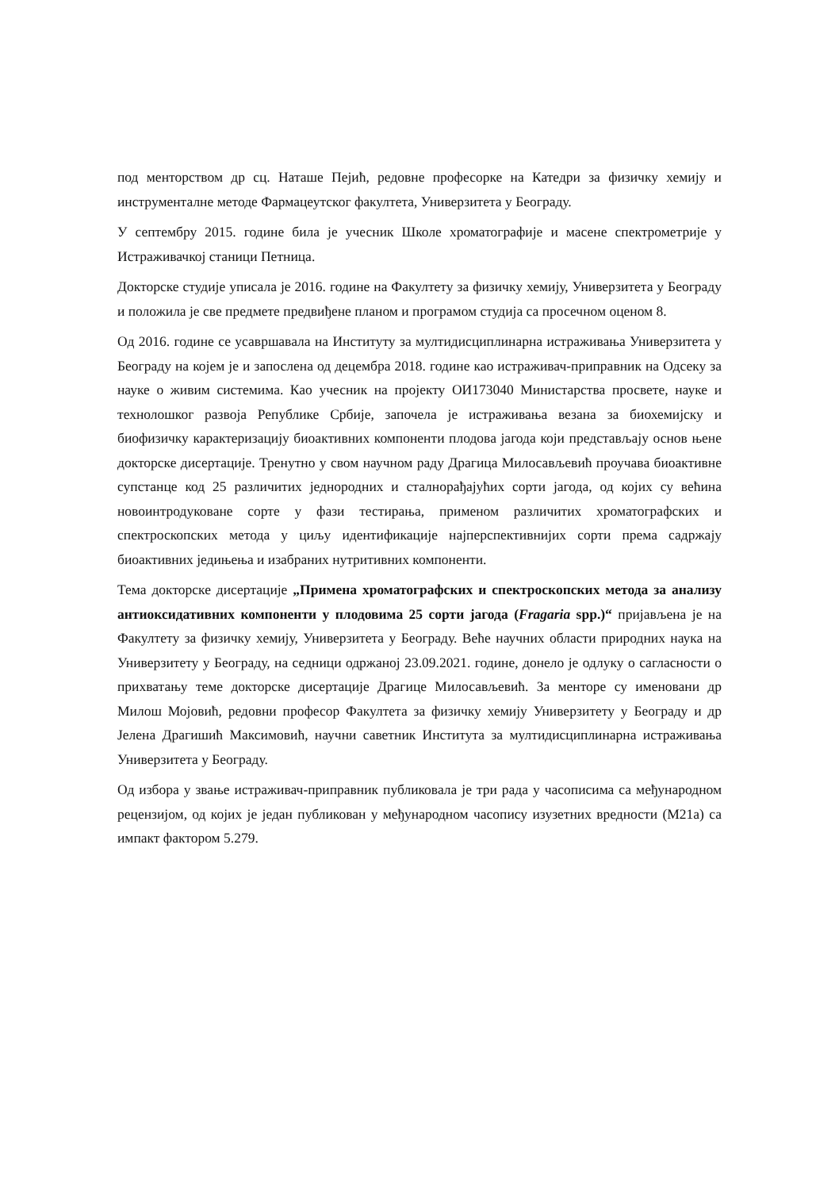под менторством др сц. Наташе Пејић, редовне професорке на Катедри за физичку хемију и инструменталне методе Фармацеутског факултета, Универзитета у Београду.
У септембру 2015. године била је учесник Школе хроматографије и масене спектрометрије у Истраживачкој станици Петница.
Докторске студије уписала је 2016. године на Факултету за физичку хемију, Универзитета у Београду и положила је све предмете предвиђене планом и програмом студија са просечном оценом 8.
Од 2016. године се усавршавала на Институту за мултидисциплинарна истраживања Универзитета у Београду на којем је и запослена од децембра 2018. године као истраживач-приправник на Одсеку за науке о живим системима. Као учесник на пројекту ОИ173040 Министарства просвете, науке и технолошког развоја Републике Србије, започела је истраживања везана за биохемијску и биофизичку карактеризацију биоактивних компоненти плодова јагода који представљају основ њене докторске дисертације. Тренутно у свом научном раду Драгица Милосављевић проучава биоактивне супстанце код 25 различитих једнородних и сталнорађајућих сорти јагода, од којих су већина новоинтродуковане сорте у фази тестирања, применом различитих хроматографских и спектроскопских метода у циљу идентификације најперспективнијих сорти према садржају биоактивних једињења и изабраних нутритивних компоненти.
Тема докторске дисертације „Примена хроматографских и спектроскопских метода за анализу антиоксидативних компоненти у плодовима 25 сорти јагода (Fragaria spp.)“ пријављена је на Факултету за физичку хемију, Универзитета у Београду. Веће научних области природних наука на Универзитету у Београду, на седници одржаној 23.09.2021. године, донело је одлуку о сагласности о прихватању теме докторске дисертације Драгице Милосављевић. За менторе су именовани др Милош Мојовић, редовни професор Факултета за физичку хемију Универзитету у Београду и др Јелена Драгишић Максимовић, научни саветник Института за мултидисциплинарна истраживања Универзитета у Београду.
Од избора у звање истраживач-приправник публиковала је три рада у часописима са међународном рецензијом, од којих је један публикован у међународном часопису изузетних вредности (М21а) са импакт фактором 5.279.